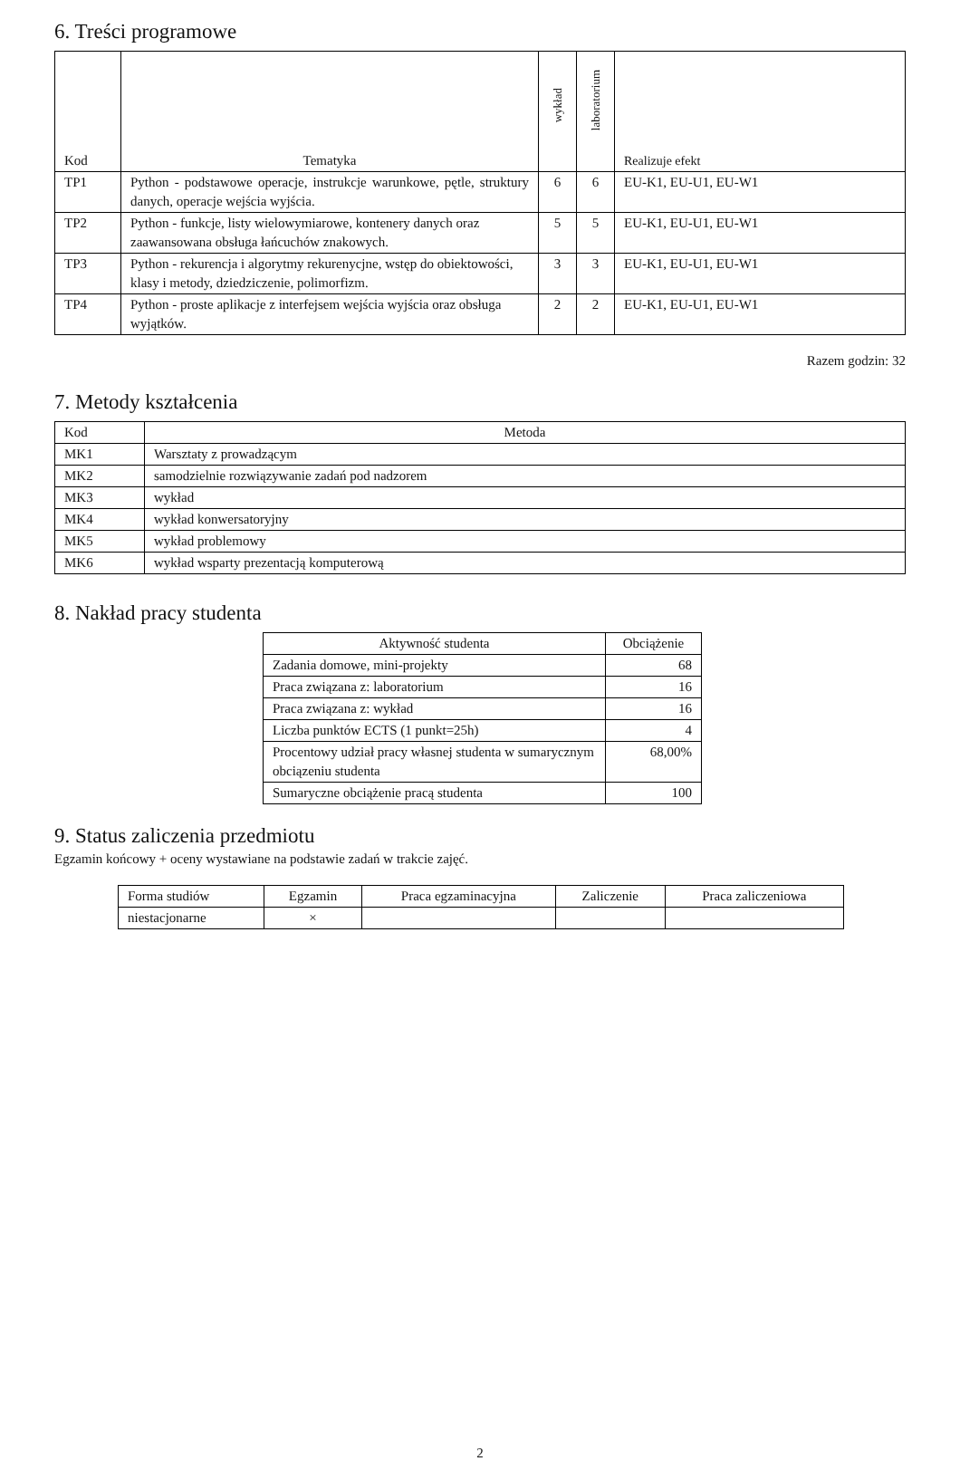6. Treści programowe
| Kod | Tematyka | wykład | laboratorium | Realizuje efekt |
| --- | --- | --- | --- | --- |
| TP1 | Python - podstawowe operacje, instrukcje warunkowe, pętle, struktury danych, operacje wejścia wyjścia. | 6 | 6 | EU-K1, EU-U1, EU-W1 |
| TP2 | Python - funkcje, listy wielowymiarowe, kontenery danych oraz zaawansowana obsługa łańcuchów znakowych. | 5 | 5 | EU-K1, EU-U1, EU-W1 |
| TP3 | Python - rekurencja i algorytmy rekurenycjne, wstęp do obiektowości, klasy i metody, dziedziczenie, polimorfizm. | 3 | 3 | EU-K1, EU-U1, EU-W1 |
| TP4 | Python - proste aplikacje z interfejsem wejścia wyjścia oraz obsługa wyjątków. | 2 | 2 | EU-K1, EU-U1, EU-W1 |
Razem godzin: 32
7. Metody kształcenia
| Kod | Metoda |
| --- | --- |
| MK1 | Warsztaty z prowadzącym |
| MK2 | samodzielnie rozwiązywanie zadań pod nadzorem |
| MK3 | wykład |
| MK4 | wykład konwersatoryjny |
| MK5 | wykład problemowy |
| MK6 | wykład wsparty prezentacją komputerową |
8. Nakład pracy studenta
| Aktywność studenta | Obciążenie |
| --- | --- |
| Zadania domowe, mini-projekty | 68 |
| Praca związana z: laboratorium | 16 |
| Praca związana z: wykład | 16 |
| Liczba punktów ECTS (1 punkt=25h) | 4 |
| Procentowy udział pracy własnej studenta w sumarycznym obciązeniu studenta | 68,00% |
| Sumaryczne obciążenie pracą studenta | 100 |
9. Status zaliczenia przedmiotu
Egzamin końcowy + oceny wystawiane na podstawie zadań w trakcie zajęć.
| Forma studiów | Egzamin | Praca egzaminacyjna | Zaliczenie | Praca zaliczeniowa |
| --- | --- | --- | --- | --- |
| niestacjonarne | × | | | |
2